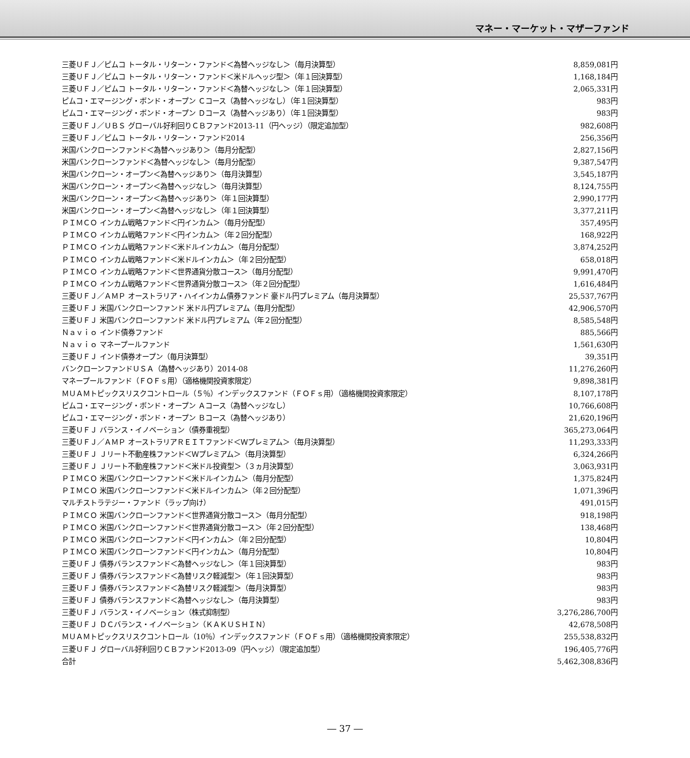マネー・マーケット・マザーファンド
| 三菱ＵＦＪ／ピムコ トータル・リターン・ファンド＜為替ヘッジなし＞（毎月決算型） | 8,859,081円 |
| 三菱ＵＦＪ／ピムコ トータル・リターン・ファンド＜米ドルヘッジ型＞（年１回決算型） | 1,168,184円 |
| 三菱ＵＦＪ／ピムコ トータル・リターン・ファンド＜為替ヘッジなし＞（年１回決算型） | 2,065,331円 |
| ピムコ・エマージング・ボンド・オープン Ｃコース（為替ヘッジなし）（年１回決算型） | 983円 |
| ピムコ・エマージング・ボンド・オープン Ｄコース（為替ヘッジあり）（年１回決算型） | 983円 |
| 三菱ＵＦＪ／ＵＢＳ グローバル好利回りＣＢファンド2013-11（円ヘッジ）（限定追加型） | 982,608円 |
| 三菱ＵＦＪ／ピムコ トータル・リターン・ファンド2014 | 256,356円 |
| 米国バンクローンファンド＜為替ヘッジあり＞（毎月分配型） | 2,827,156円 |
| 米国バンクローンファンド＜為替ヘッジなし＞（毎月分配型） | 9,387,547円 |
| 米国バンクローン・オープン＜為替ヘッジあり＞（毎月決算型） | 3,545,187円 |
| 米国バンクローン・オープン＜為替ヘッジなし＞（毎月決算型） | 8,124,755円 |
| 米国バンクローン・オープン＜為替ヘッジあり＞（年１回決算型） | 2,990,177円 |
| 米国バンクローン・オープン＜為替ヘッジなし＞（年１回決算型） | 3,377,211円 |
| ＰＩＭＣＯ インカム戦略ファンド＜円インカム＞（毎月分配型） | 357,495円 |
| ＰＩＭＣＯ インカム戦略ファンド＜円インカム＞（年２回分配型） | 168,922円 |
| ＰＩＭＣＯ インカム戦略ファンド＜米ドルインカム＞（毎月分配型） | 3,874,252円 |
| ＰＩＭＣＯ インカム戦略ファンド＜米ドルインカム＞（年２回分配型） | 658,018円 |
| ＰＩＭＣＯ インカム戦略ファンド＜世界通貨分散コース＞（毎月分配型） | 9,991,470円 |
| ＰＩＭＣＯ インカム戦略ファンド＜世界通貨分散コース＞（年２回分配型） | 1,616,484円 |
| 三菱ＵＦＪ／ＡＭＰ オーストラリア・ハイインカム債券ファンド 豪ドル円プレミアム（毎月決算型） | 25,537,767円 |
| 三菱ＵＦＪ 米国バンクローンファンド 米ドル円プレミアム（毎月分配型） | 42,906,570円 |
| 三菱ＵＦＪ 米国バンクローンファンド 米ドル円プレミアム（年２回分配型） | 8,585,548円 |
| Ｎａｖｉｏ インド債券ファンド | 885,566円 |
| Ｎａｖｉｏ マネープールファンド | 1,561,630円 |
| 三菱ＵＦＪ インド債券オープン（毎月決算型） | 39,351円 |
| バンクローンファンドＵＳＡ（為替ヘッジあり）2014-08 | 11,276,260円 |
| マネープールファンド（ＦＯＦｓ用）（適格機関投資家限定） | 9,898,381円 |
| ＭＵＡＭトピックスリスクコントロール（５％）インデックスファンド（ＦＯＦｓ用）（適格機関投資家限定） | 8,107,178円 |
| ピムコ・エマージング・ボンド・オープン Ａコース（為替ヘッジなし） | 10,766,608円 |
| ピムコ・エマージング・ボンド・オープン Ｂコース（為替ヘッジあり） | 21,620,196円 |
| 三菱ＵＦＪ バランス・イノベーション（債券重視型） | 365,273,064円 |
| 三菱ＵＦＪ／ＡＭＰ オーストラリアＲＥＩＴファンド＜Ｗプレミアム＞（毎月決算型） | 11,293,333円 |
| 三菱ＵＦＪ Ｊリート不動産株ファンド＜Ｗプレミアム＞（毎月決算型） | 6,324,266円 |
| 三菱ＵＦＪ Ｊリート不動産株ファンド＜米ドル投資型＞（３ヵ月決算型） | 3,063,931円 |
| ＰＩＭＣＯ 米国バンクローンファンド＜米ドルインカム＞（毎月分配型） | 1,375,824円 |
| ＰＩＭＣＯ 米国バンクローンファンド＜米ドルインカム＞（年２回分配型） | 1,071,396円 |
| マルチストラテジー・ファンド（ラップ向け） | 491,015円 |
| ＰＩＭＣＯ 米国バンクローンファンド＜世界通貨分散コース＞（毎月分配型） | 918,198円 |
| ＰＩＭＣＯ 米国バンクローンファンド＜世界通貨分散コース＞（年２回分配型） | 138,468円 |
| ＰＩＭＣＯ 米国バンクローンファンド＜円インカム＞（年２回分配型） | 10,804円 |
| ＰＩＭＣＯ 米国バンクローンファンド＜円インカム＞（毎月分配型） | 10,804円 |
| 三菱ＵＦＪ 債券バランスファンド＜為替ヘッジなし＞（年１回決算型） | 983円 |
| 三菱ＵＦＪ 債券バランスファンド＜為替リスク軽減型＞（年１回決算型） | 983円 |
| 三菱ＵＦＪ 債券バランスファンド＜為替リスク軽減型＞（毎月決算型） | 983円 |
| 三菱ＵＦＪ 債券バランスファンド＜為替ヘッジなし＞（毎月決算型） | 983円 |
| 三菱ＵＦＪ バランス・イノベーション（株式抑制型） | 3,276,286,700円 |
| 三菱ＵＦＪ ＤＣバランス・イノベーション（ＫＡＫＵＳＨＩＮ） | 42,678,508円 |
| ＭＵＡＭトピックスリスクコントロール（10％）インデックスファンド（ＦＯＦｓ用）（適格機関投資家限定） | 255,538,832円 |
| 三菱ＵＦＪ グローバル好利回りＣＢファンド2013-09（円ヘッジ）（限定追加型） | 196,405,776円 |
| 合計 | 5,462,308,836円 |
― 37 ―